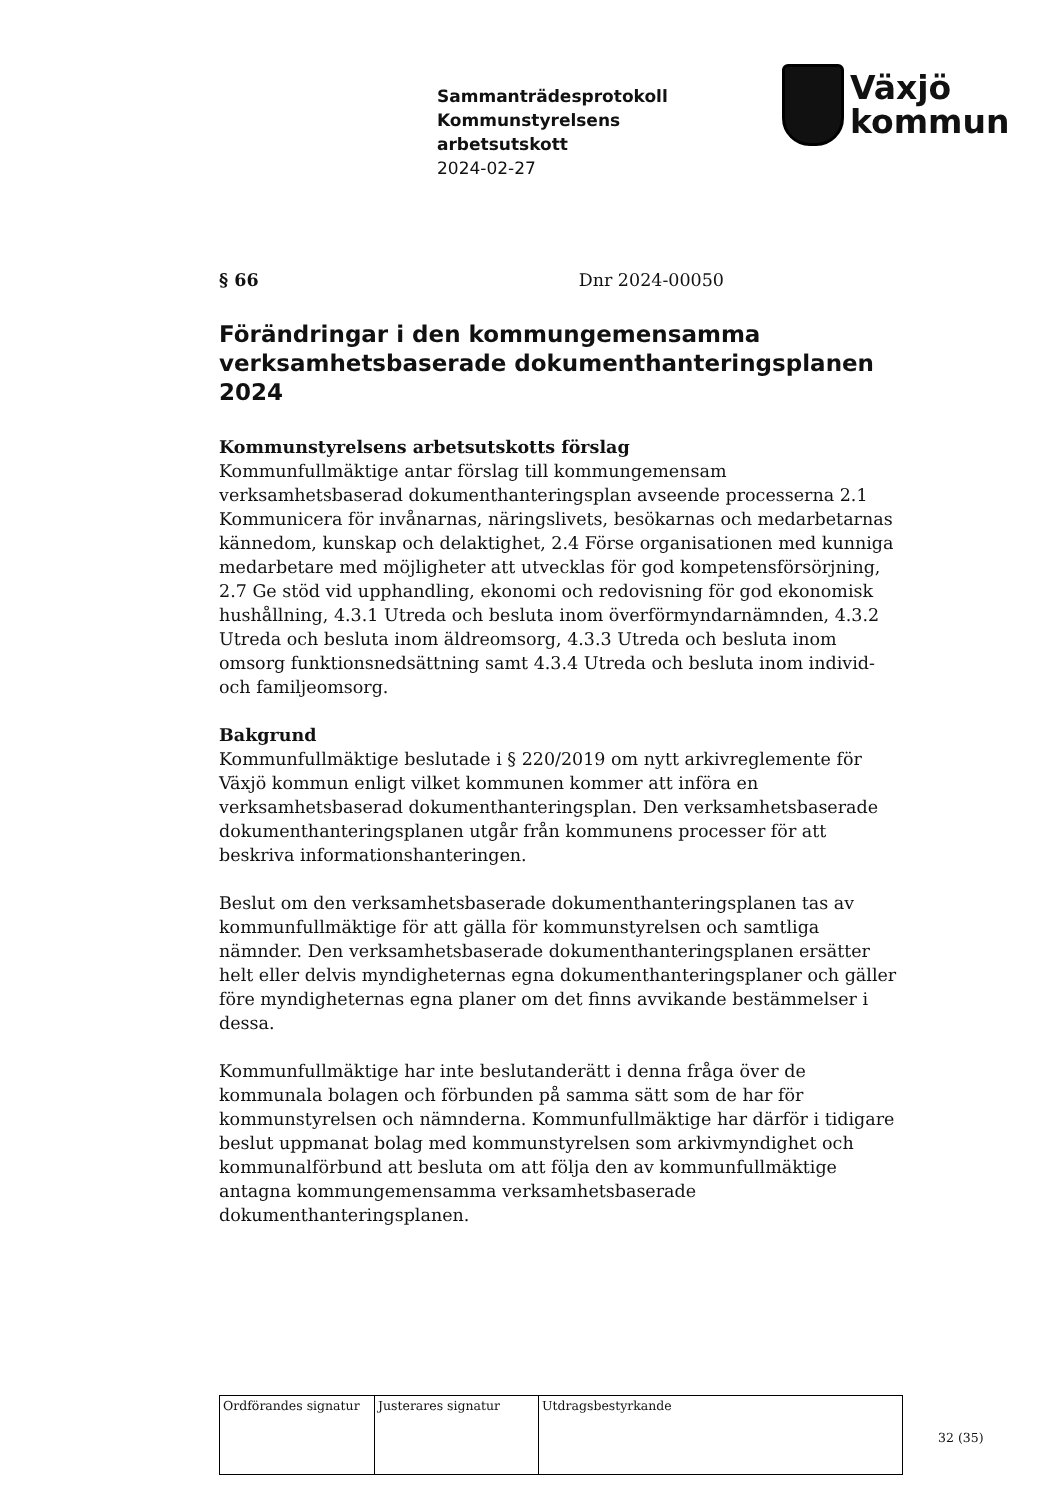Sammanträdesprotokoll
Kommunstyrelsens
arbetsutskott
2024-02-27
Växjö
kommun
§ 66 Dnr 2024-00050
Förändringar i den kommungemensamma verksamhetsbaserade dokumenthanteringsplanen 2024
Kommunstyrelsens arbetsutskotts förslag
Kommunfullmäktige antar förslag till kommungemensam verksamhetsbaserad dokumenthanteringsplan avseende processerna 2.1 Kommunicera för invånarnas, näringslivets, besökarnas och medarbetarnas kännedom, kunskap och delaktighet, 2.4 Förse organisationen med kunniga medarbetare med möjligheter att utvecklas för god kompetensförsörjning, 2.7 Ge stöd vid upphandling, ekonomi och redovisning för god ekonomisk hushållning, 4.3.1 Utreda och besluta inom överförmyndarnämnden, 4.3.2 Utreda och besluta inom äldreomsorg, 4.3.3 Utreda och besluta inom omsorg funktionsnedsättning samt 4.3.4 Utreda och besluta inom individ- och familjeomsorg.
Bakgrund
Kommunfullmäktige beslutade i § 220/2019 om nytt arkivreglemente för Växjö kommun enligt vilket kommunen kommer att införa en verksamhetsbaserad dokumenthanteringsplan. Den verksamhetsbaserade dokumenthanteringsplanen utgår från kommunens processer för att beskriva informationshanteringen.
Beslut om den verksamhetsbaserade dokumenthanteringsplanen tas av kommunfullmäktige för att gälla för kommunstyrelsen och samtliga nämnder. Den verksamhetsbaserade dokumenthanteringsplanen ersätter helt eller delvis myndigheternas egna dokumenthanteringsplaner och gäller före myndigheternas egna planer om det finns avvikande bestämmelser i dessa.
Kommunfullmäktige har inte beslutanderätt i denna fråga över de kommunala bolagen och förbunden på samma sätt som de har för kommunstyrelsen och nämnderna. Kommunfullmäktige har därför i tidigare beslut uppmanat bolag med kommunstyrelsen som arkivmyndighet och kommunalförbund att besluta om att följa den av kommunfullmäktige antagna kommungemensamma verksamhetsbaserade dokumenthanteringsplanen.
| Ordförandes signatur | Justerares signatur | Utdragsbestyrkande |
32 (35)